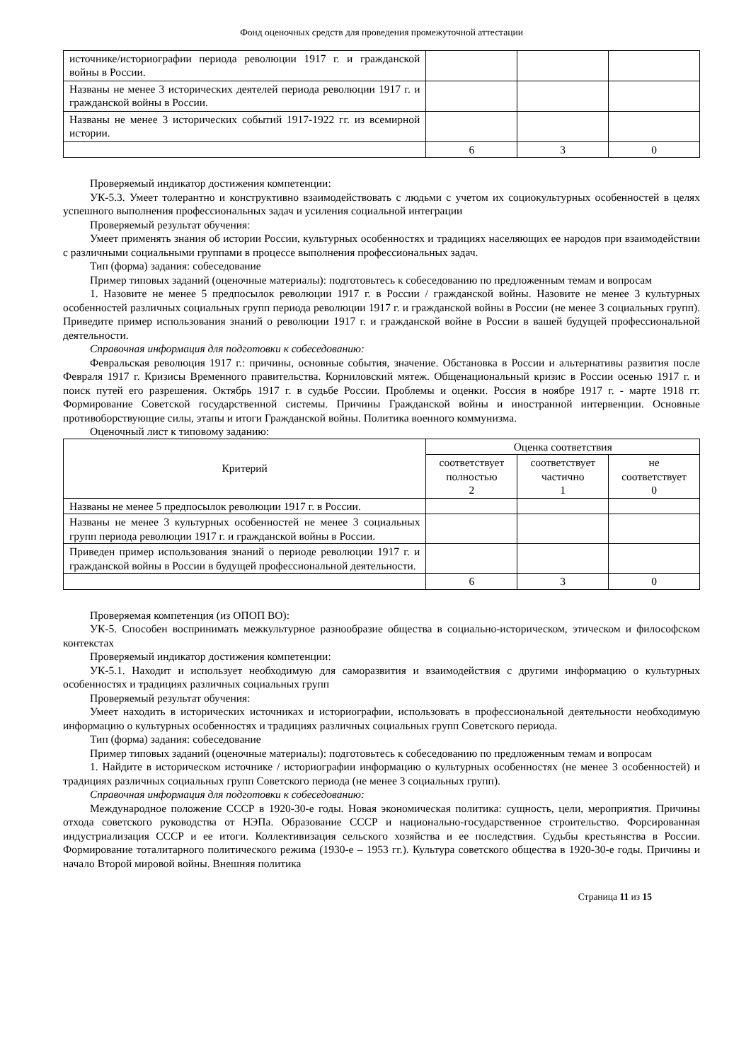Фонд оценочных средств для проведения промежуточной аттестации
| источнике/историографии периода революции 1917 г. и гражданской войны в России. | | | |
| Названы не менее 3 исторических деятелей периода революции 1917 г. и гражданской войны в России. | | | |
| Названы не менее 3 исторических событий 1917-1922 гг. из всемирной истории. | | | |
| | 6 | 3 | 0 |
Проверяемый индикатор достижения компетенции:
УК-5.3. Умеет толерантно и конструктивно взаимодействовать с людьми с учетом их социокультурных особенностей в целях успешного выполнения профессиональных задач и усиления социальной интеграции
Проверяемый результат обучения:
Умеет применять знания об истории России, культурных особенностях и традициях населяющих ее народов при взаимодействии с различными социальными группами в процессе выполнения профессиональных задач.
Тип (форма) задания: собеседование
Пример типовых заданий (оценочные материалы): подготовьтесь к собеседованию по предложенным темам и вопросам
1. Назовите не менее 5 предпосылок революции 1917 г. в России / гражданской войны. Назовите не менее 3 культурных особенностей различных социальных групп периода революции 1917 г. и гражданской войны в России (не менее 3 социальных групп). Приведите пример использования знаний о революции 1917 г. и гражданской войне в России в вашей будущей профессиональной деятельности.
Справочная информация для подготовки к собеседованию:
Февральская революция 1917 г.: причины, основные события, значение. Обстановка в России и альтернативы развития после Февраля 1917 г. Кризисы Временного правительства. Корниловский мятеж. Общенациональный кризис в России осенью 1917 г. и поиск путей его разрешения. Октябрь 1917 г. в судьбе России. Проблемы и оценки. Россия в ноябре 1917 г. - марте 1918 гг. Формирование Советской государственной системы. Причины Гражданской войны и иностранной интервенции. Основные противоборствующие силы, этапы и итоги Гражданской войны. Политика военного коммунизма.
Оценочный лист к типовому заданию:
| Критерий | Оценка соответствия | | |
| --- | --- | --- | --- |
| | соответствует полностью 2 | соответствует частично 1 | не соответствует 0 |
| Названы не менее 5 предпосылок революции 1917 г. в России. | | | |
| Названы не менее 3 культурных особенностей не менее 3 социальных групп периода революции 1917 г. и гражданской войны в России. | | | |
| Приведен пример использования знаний о периоде революции 1917 г. и гражданской войны в России в будущей профессиональной деятельности. | | | |
| | 6 | 3 | 0 |
Проверяемая компетенция (из ОПОП ВО):
УК-5. Способен воспринимать межкультурное разнообразие общества в социально-историческом, этическом и философском контекстах
Проверяемый индикатор достижения компетенции:
УК-5.1. Находит и использует необходимую для саморазвития и взаимодействия с другими информацию о культурных особенностях и традициях различных социальных групп
Проверяемый результат обучения:
Умеет находить в исторических источниках и историографии, использовать в профессиональной деятельности необходимую информацию о культурных особенностях и традициях различных социальных групп Советского периода.
Тип (форма) задания: собеседование
Пример типовых заданий (оценочные материалы): подготовьтесь к собеседованию по предложенным темам и вопросам
1. Найдите в историческом источнике / историографии информацию о культурных особенностях (не менее 3 особенностей) и традициях различных социальных групп Советского периода (не менее 3 социальных групп).
Справочная информация для подготовки к собеседованию:
Международное положение СССР в 1920-30-е годы. Новая экономическая политика: сущность, цели, мероприятия. Причины отхода советского руководства от НЭПа. Образование СССР и национально-государственное строительство. Форсированная индустриализация СССР и ее итоги. Коллективизация сельского хозяйства и ее последствия. Судьбы крестьянства в России. Формирование тоталитарного политического режима (1930-е – 1953 гг.). Культура советского общества в 1920-30-е годы. Причины и начало Второй мировой войны. Внешняя политика
Страница 11 из 15